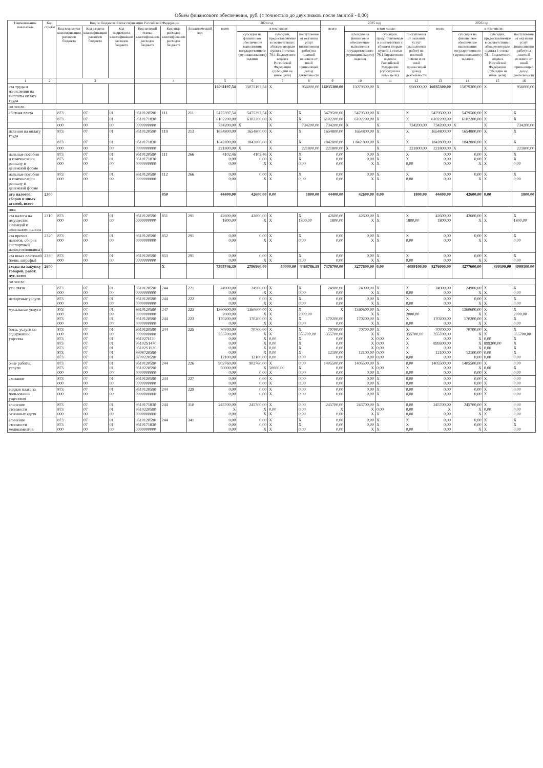Объем финансового обеспечения, руб. (с точностью до двух знаков после запятой - 0,00)
| Наименование показателя | Код строки | Код по бюджетной классификации Российской Федерации | | | | | | 2024 год | | | | 2025 год | | | | 2026 год | | | |
| --- | --- | --- | --- | --- | --- | --- | --- | --- | --- | --- | --- | --- | --- | --- | --- | --- | --- | --- | --- |
| | | Код ведомства классификации расходов бюджета | Код раздела классификации расходов бюджета | Код подраздела классификации расходов бюджета | Код целевой статьи классификации расходов бюджета | Код вида расходов классификации расходов бюджета | Аналитический код | всего | в том числе: | | | всего | в том числе: | | | всего | в том числе: | | |
| | | | | | | | | | субсидия на финансовое обеспечение выполнения государственного (муниципального) задания | субсидии, предоставляемые в соответствии с абзацем вторым пункта 1 статьи 78.1 Бюджетного кодекса Российской Федерации (субсидии на иные цели) | поступления от оказания услуг (выполнения работ) на платной основе и от иной приносящей доход деятельности | | субсидия на финансовое обеспечение выполнения государственного (муниципального) задания | субсидии, предоставляемые в соответствии с абзацем вторым пункта 1 статьи 78.1 Бюджетного кодекса Российской Федерации (субсидии на иные цели) | поступления от оказания услуг (выполнения работ) на платной основе и от иной приносящей доход деятельности | | субсидия на финансовое обеспечение выполнения государственного (муниципального) задания | субсидии, предоставляемые в соответствии с абзацем вторым пункта 1 статьи 78.1 Бюджетного кодекса Российской Федерации (субсидии на иные цели) | поступления от оказания услуг (выполнения работ) на платной основе и от иной приносящей доход деятельности |
| 1 | 2 | 3 | | | | 4 | | 5 | 6 | 7 | 8 | 9 | 10 | 11 | 12 | 13 | 14 | 15 | 16 |
| ата труда и начисления на выплаты оплате труда | | | | | | | | 16031197,54 | 15075197,54 | X | 956000,00 | 16035300,00 | 15079300,00 | X | 956000,00 | 16035300,00 | 15079300,00 | X | 956000,00 |
| ом числе: | | | | | | | | | | | | | | | | | | | |
| аботная плата | | 873 | 07 | 01 | 9510120590 | 111 | 211 | 5475397,54 | 5475397,54 | X | X | 5479500,00 | 5479500,00 | X | X | 5479500,00 | 5479500,00 | X | X |
| | | 873 | 07 | 01 | 9510171830 | | | 6102200,00 | 6102200,00 | X | X | 6102200,00 | 6102200,00 | X | X | 6102200,00 | 6102200,00 | X | X |
| | | 000 | 00 | 00 | 0000000000 | | | 734200,00 | X | X | 734200,00 | 734200,00 | X | X | 734200,00 | 734200,00 | X | X | 734200,00 |
| исления на оплату труда | | 873 | 07 | 01 | 9510120590 | 119 | 213 | 1654800,00 | 1654800,00 | X | X | 1654800,00 | 1654800,00 | X | X | 1654800,00 | 1654800,00 | X | X |
| | | 873 | 07 | 01 | 9510171830 | | | 1842800,00 | 1842800,00 | X | X | 1842800,00 | 1 842 800,00 | X | X | 1842800,00 | 1842800,00 | X | X |
| | | 000 | 00 | 00 | 0000000000 | | | 221800,00 | X | X | 221800,00 | 221800,00 | X | X | 221800,00 | 221800,00 | X | X | 221800,00 |
| иальные пособия и компенсации рсоналу в денежной форме | | 873 873 000 | 07 07 00 | 01 01 00 | 9510120590 9510171830 0000000000 | 111 | 266 | 4102,46 0,00 0,00 | 4102,46 0,00 X | X X X | X X 0,00 | 0,00 0,00 0,00 | 0,00 0,00 X | X X X | X X 0,00 | 0,00 0,00 0,00 | 0,00 0,00 X | X X X | X X 0,00 |
| иальные пособия и компенсации рсоналу в денежной форме | | 873 000 | 07 00 | 01 00 | 9510120590 0000000000 | 112 | 266 | 0,00 0,00 | 0,00 X | X X | X 0,00 | 0,00 0,00 | 0,00 X | X X | X 0,00 | 0,00 0,00 | 0,00 X | X X | X 0,00 |
| ата налогов, сборов и иных атежей, всего | 2300 | | | | | 850 | | 44400,00 | 42600,00 | 0,00 | 1800,00 | 44400,00 | 42600,00 | 0,00 | 1800,00 | 44400,00 | 42600,00 | 0,00 | 1800,00 |
| них: | | | | | | | | | | | | | | | | | | | |
| ата налога на имущество анизаций и земельного налога | 2310 | 873 000 | 07 00 | 01 00 | 9510120590 0000000000 | 851 | 291 | 42600,00 1800,00 | 42600,00 X | X X | X 1800,00 | 42600,00 1800,00 | 42600,00 X | X X | X 1800,00 | 42600,00 1800,00 | 42600,00 X | X X | X 1800,00 |
| ата прочих налогов, сборов анспортный налог,госпошлина) | 2320 | 873 000 | 07 00 | 01 00 | 9510120590 0000000000 | 852 | 291 | 0,00 0,00 | 0,00 X | X X | X 0,00 | 0,00 0,00 | 0,00 X | X X | X 0,00 | 0,00 0,00 | 0,00 X | X X | X 0,00 |
| ата иных платежей (пени, штрафы) | 2330 | 873 000 | 07 00 | 01 00 | 9510120590 0000000000 | 853 | 291 | 0,00 0,00 | 0,00 X | X X | X 0,00 | 0,00 0,00 | 0,00 X | X X | X 0,00 | 0,00 0,00 | 0,00 X | X X | X 0,00 |
| сходы на закупку товаров, работ, луг, всего | 2600 | | | | | X | | 7305746,39 | 2786960,00 | 50000,00 | 4468786,39 | 7376700,00 | 3277600,00 | 0,00 | 4099100,00 | 8276000,00 | 3277600,00 | 899300,00 | 4099100,00 |
| ом числе: | | | | | | | | | | | | | | | | | | | |
| уги связи | | 873 000 | 07 00 | 01 00 | 9510120590 0000000000 | 244 | 221 | 24900,00 0,00 | 24900,00 X | X X | X 0,00 | 24900,00 0,00 | 24900,00 X | X X | X 0,00 | 24900,00 0,00 | 24900,00 X | X X | X 0,00 |
| нспортные услуги | | 873 000 | 07 00 | 01 00 | 9510120590 0000000000 | 244 | 222 | 0,00 0,00 | 0,00 X | X X | X 0,00 | 0,00 0,00 | 0,00 X | X X | X 0,00 | 0,00 0,00 | 0,00 X | X X | X 0,00 |
| мунальные услуги | | 873 000 873 000 | 07 00 07 00 | 01 00 01 00 | 9510120590 0000000000 9510120590 0000000000 | 247 244 | 223 223 | 1360600,00 2000,00 170200,00 0,00 | 1360600,00 X 170200,00 X | X X X X | X 2000,00 X 0,00 | X 170200,00 0,00 | 1360600,00 X 170200,00 X | X X X X | X 2000,00 X 0,00 | X 170200,00 0,00 | 1360600,00 X 170200,00 X | X X X X | X 2000,00 X 0,00 |
| боты, услуги по содержанию ущества | | 873 000 873 873 873 873 873 | 07 00 07 07 07 07 07 | 01 00 01 01 01 01 01 | 9510120590 0000000000 951027I470 95102S1470 95102S1930 9908720590 8700220590 | 244 | 225 | 70700,00 355700,00 0,00 0,00 0,00 0,00 12100,00 | 70700,00 X X X X X 12100,00 | X X 0,00 0,00 0,00 0,00 0,00 | X 355700,00 X X X X 0,00 | 70700,00 355700,00 0,00 0,00 0,00 12100,00 0,00 | 70700,00 X X X X 12100,00 0,00 | X X 0,00 0,00 0,00 0,00 0,00 | X 355700,00 X X X X 0,00 | 70700,00 355700,00 0,00 899300,00 0,00 12100,00 0,00 | 70700,00 X X X X 12100,00 0,00 | X X 0,00 899300,00 0,00 0,00 0,00 | X 355700,00 X X X X 0,00 |
| очие работы, услуги | | 873 873 000 | 07 07 00 | 01 01 00 | 9510120590 9510220590 0000000000 | 244 | 226 | 902760,00 50000,00 0,00 | 902760,00 X 0,00 | X 50000,00 X | 0,00 X 0,00 | 1405500,00 0,00 0,00 | 1405500,00 X 0,00 | X 0,00 X | 0,00 X 0,00 | 1405500,00 0,00 0,00 | 1405500,00 X 0,00 | X 0,00 X | 0,00 X 0,00 |
| ахование | | 873 000 | 07 00 | 01 00 | 9510120590 0000000000 | 244 | 227 | 0,00 0,00 | 0,00 0,00 | X X | 0,00 0,00 | 0,00 0,00 | 0,00 0,00 | X X | 0,00 0,00 | 0,00 0,00 | 0,00 0,00 | X X | 0,00 0,00 |
| ендная плата за пользование уществом | | 873 000 | 07 00 | 01 00 | 9510120590 0000000000 | 244 | 229 | 0,00 0,00 | 0,00 0,00 | X X | 0,00 0,00 | 0,00 0,00 | 0,00 0,00 | X X | 0,00 0,00 | 0,00 0,00 | 0,00 0,00 | X X | 0,00 0,00 |
| еличение стоимости основных едств | | 873 873 000 | 07 07 00 | 01 01 00 | 9510171830 9510220590 0000000000 | 244 | 310 | 245700,00 X 0,00 | 245700,00 X X | X 0,00 X | 0,00 0,00 0,00 | 245700,00 X 0,00 | 245700,00 X X | X 0,00 X | 0,00 0,00 0,00 | 245700,00 X 0,00 | 245700,00 X X | X 0,00 X | 0,00 0,00 0,00 |
| еличение стоимости медикаментов | | 873 873 000 | 07 07 00 | 01 01 00 | 9510120590 9510171830 0000000000 | 244 | 341 | 0,00 0,00 0,00 | 0,00 0,00 X | X X X | X X 0,00 | 0,00 0,00 0,00 | 0,00 0,00 X | X X X | X X 0,00 | 0,00 0,00 0,00 | 0,00 0,00 X | X X X | X X 0,00 |